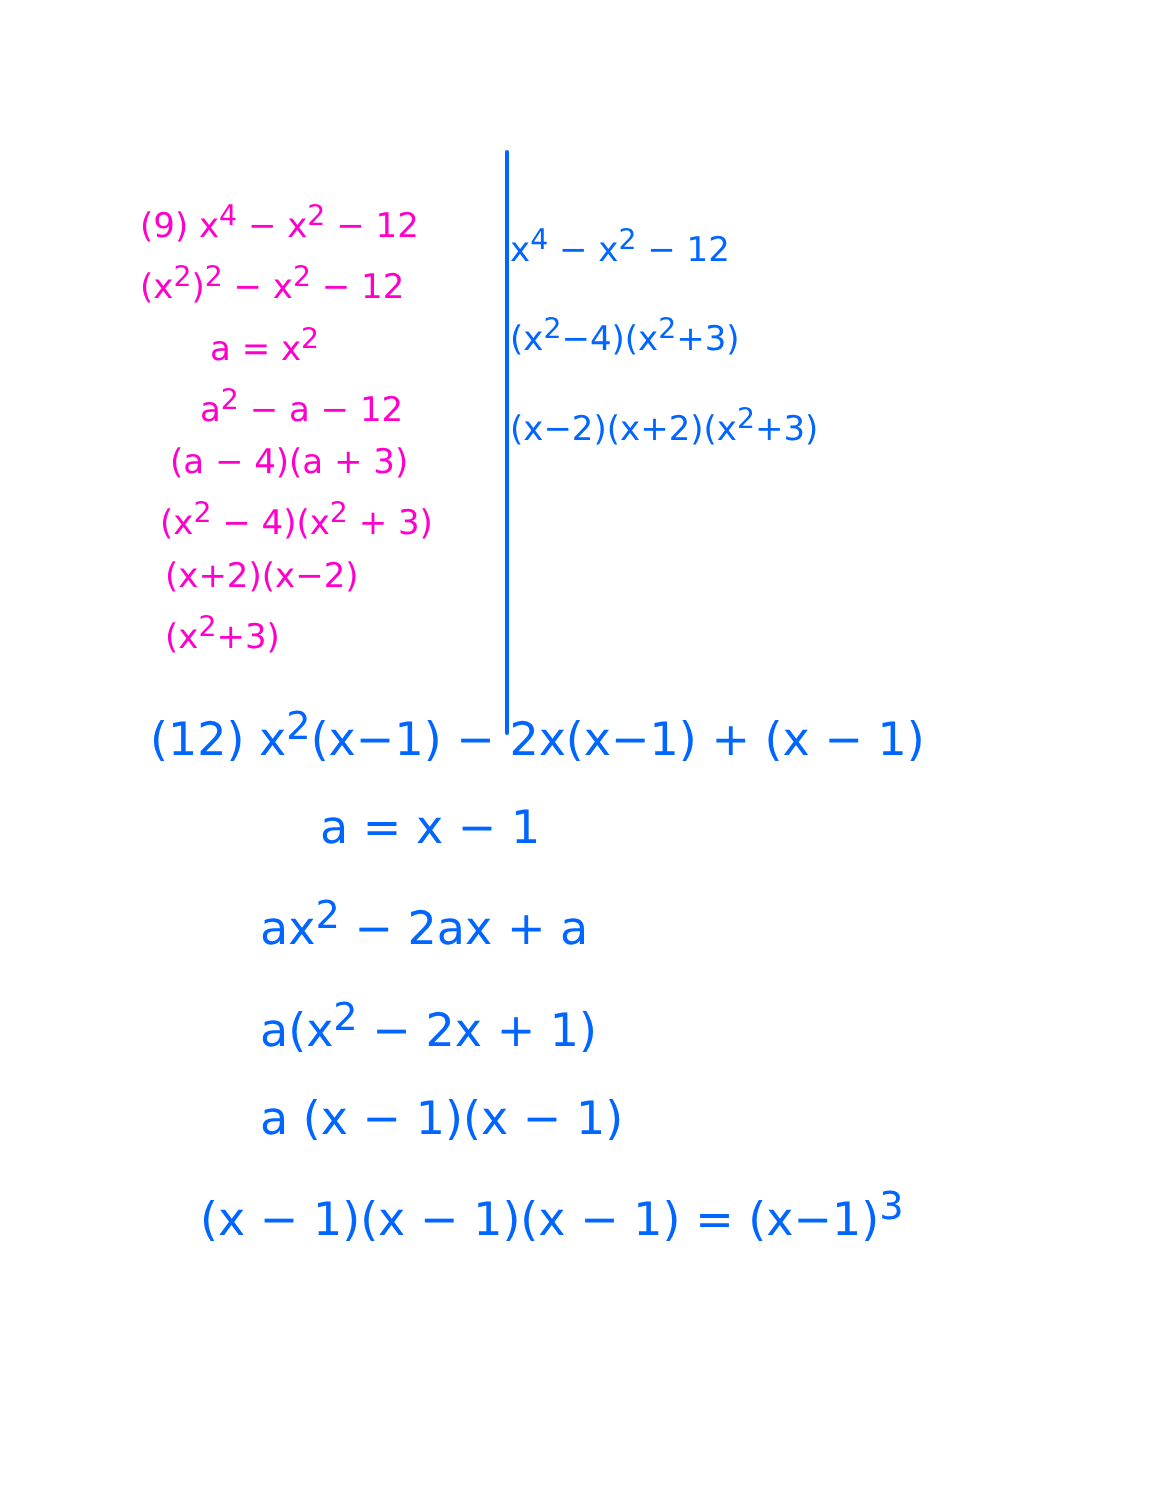(9) x<sup>4</sup> − x<sup>2</sup> − 12
(x<sup>2</sup>)<sup>2</sup> − x<sup>2</sup> − 12
a = x<sup>2</sup>
a<sup>2</sup> − a − 12
(a − 4)(a + 3)
(x<sup>2</sup> − 4)(x<sup>2</sup> + 3)
(x+2)(x−2)(x<sup>2</sup>+3)
x<sup>4</sup> − x<sup>2</sup> − 12
(x<sup>2</sup>−4)(x<sup>2</sup>+3)
(x−2)(x+2)(x<sup>2</sup>+3)
(12) x<sup>2</sup>(x−1) − 2x(x−1) + (x − 1)
a = x − 1
ax<sup>2</sup> − 2ax + a
a(x<sup>2</sup> − 2x + 1)
a (x − 1)(x − 1)
(x − 1)(x − 1)(x − 1) = (x−1)<sup>3</sup>